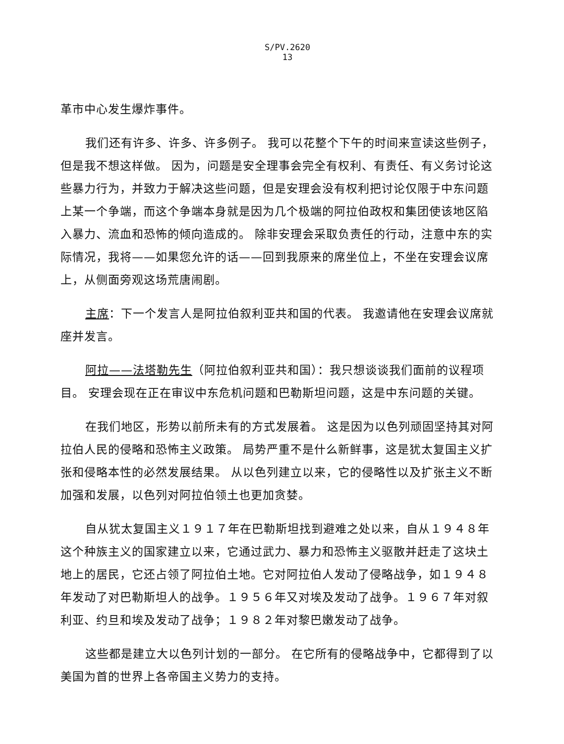S/PV.2620
13
革市中心发生爆炸事件。
我们还有许多、许多、许多例子。 我可以花整个下午的时间来宣读这些例子，但是我不想这样做。 因为，问题是安全理事会完全有权利、有责任、有义务讨论这些暴力行为，并致力于解决这些问题，但是安理会没有权利把讨论仅限于中东问题上某一个争端，而这个争端本身就是因为几个极端的阿拉伯政权和集团使该地区陷入暴力、流血和恐怖的倾向造成的。 除非安理会采取负责任的行动，注意中东的实际情况，我将——如果您允许的话——回到我原来的席坐位上，不坐在安理会议席上，从侧面旁观这场荒唐闹剧。
主席：下一个发言人是阿拉伯叙利亚共和国的代表。 我邀请他在安理会议席就座并发言。
阿拉——法塔勒先生（阿拉伯叙利亚共和国）：我只想谈谈我们面前的议程项目。 安理会现在正在审议中东危机问题和巴勒斯坦问题，这是中东问题的关键。
在我们地区，形势以前所未有的方式发展着。 这是因为以色列顽固坚持其对阿拉伯人民的侵略和恐怖主义政策。 局势严重不是什么新鲜事，这是犹太复国主义扩张和侵略本性的必然发展结果。 从以色列建立以来，它的侵略性以及扩张主义不断加强和发展，以色列对阿拉伯领土也更加贪婪。
自从犹太复国主义１９１７年在巴勒斯坦找到避难之处以来，自从１９４８年这个种族主义的国家建立以来，它通过武力、暴力和恐怖主义驱散并赶走了这块土地上的居民，它还占领了阿拉伯土地。它对阿拉伯人发动了侵略战争，如１９４８年发动了对巴勒斯坦人的战争。１９５６年又对埃及发动了战争。１９６７年对叙利亚、约旦和埃及发动了战争；１９８２年对黎巴嫩发动了战争。
这些都是建立大以色列计划的一部分。 在它所有的侵略战争中，它都得到了以美国为首的世界上各帝国主义势力的支持。